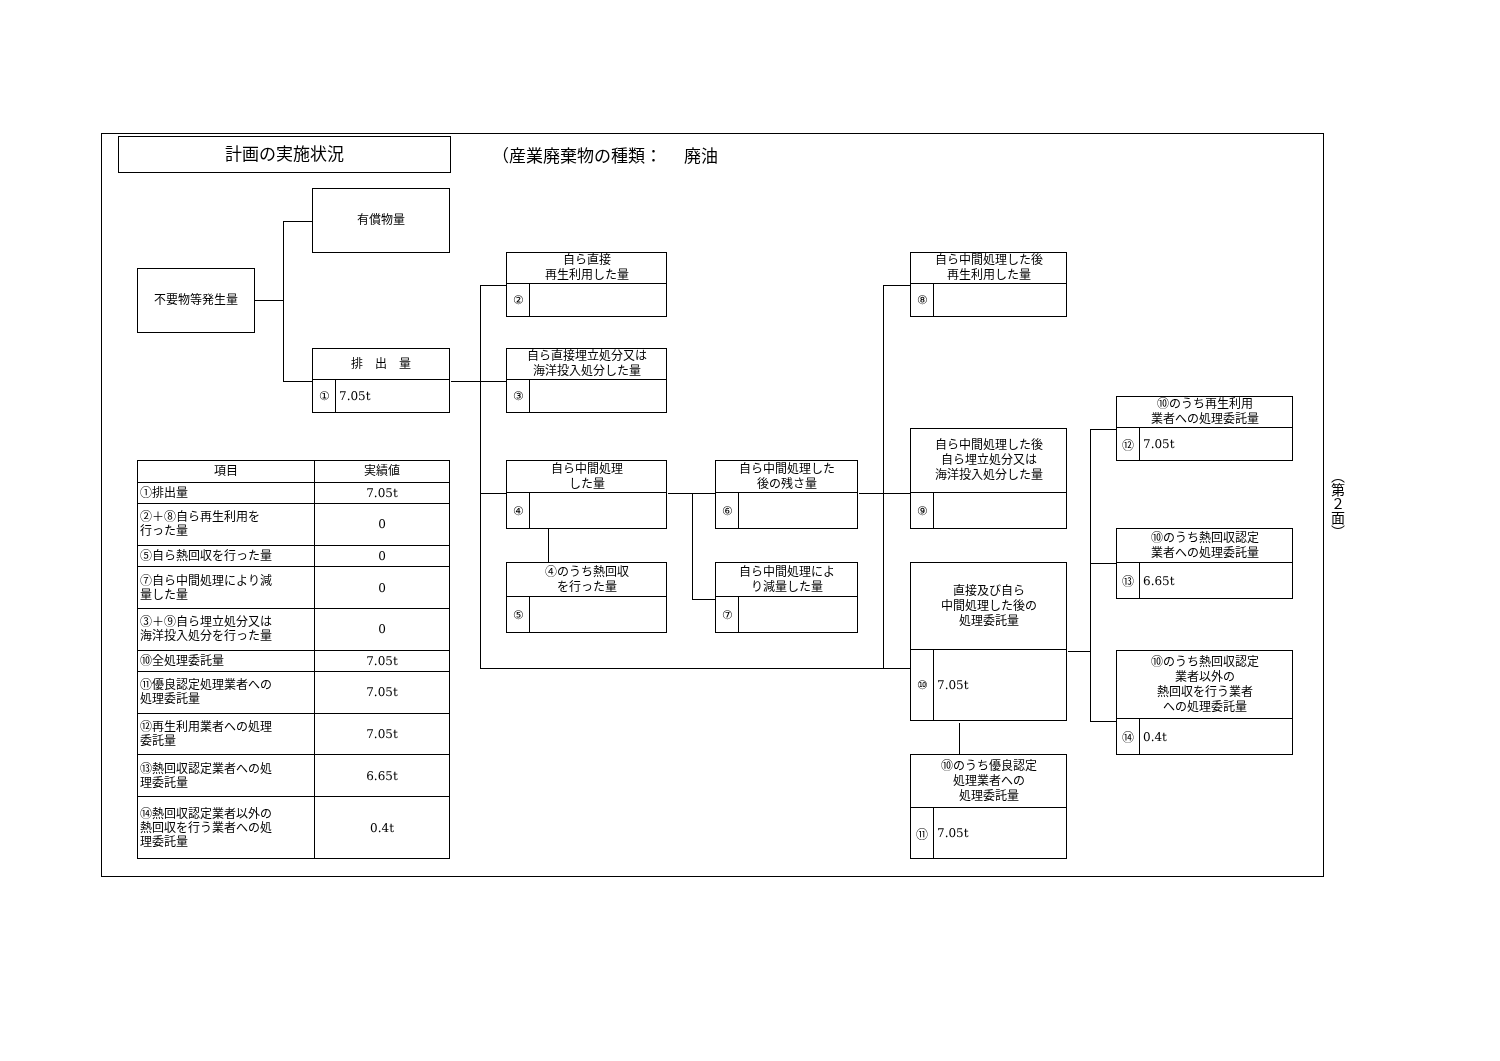計画の実施状況
（産業廃棄物の種類：　 廃油
有償物量
不要物等発生量
排　出　量
① 7.05t
自ら直接
再生利用した量
②
自ら直接埋立処分又は
海洋投入処分した量
③
自ら中間処理
した量
④
④のうち熱回収
を行った量
⑤
自ら中間処理した
後の残さ量
⑥
自ら中間処理によ
り減量した量
⑦
自ら中間処理した後
再生利用した量
⑧
自ら中間処理した後
自ら埋立処分又は
海洋投入処分した量
⑨
直接及び自ら
中間処理した後の
処理委託量
⑩ 7.05t
⑩のうち優良認定
処理業者への
処理委託量
⑪ 7.05t
⑩のうち再生利用
業者への処理委託量
⑫ 7.05t
⑩のうち熱回収認定
業者への処理委託量
⑬ 6.65t
⑩のうち熱回収認定
業者以外の
熱回収を行う業者
への処理委託量
⑭ 0.4t
| 項目 | 実績値 |
| --- | --- |
| ①排出量 | 7.05t |
| ②＋⑧自ら再生利用を 行った量 | 0 |
| ⑤自ら熱回収を行った量 | 0 |
| ⑦自ら中間処理により減 量した量 | 0 |
| ③＋⑨自ら埋立処分又は 海洋投入処分を行った量 | 0 |
| ⑩全処理委託量 | 7.05t |
| ⑪優良認定処理業者への 処理委託量 | 7.05t |
| ⑫再生利用業者への処理 委託量 | 7.05t |
| ⑬熱回収認定業者への処 理委託量 | 6.65t |
| ⑭熱回収認定業者以外の 熱回収を行う業者への処 理委託量 | 0.4t |
（第２面）